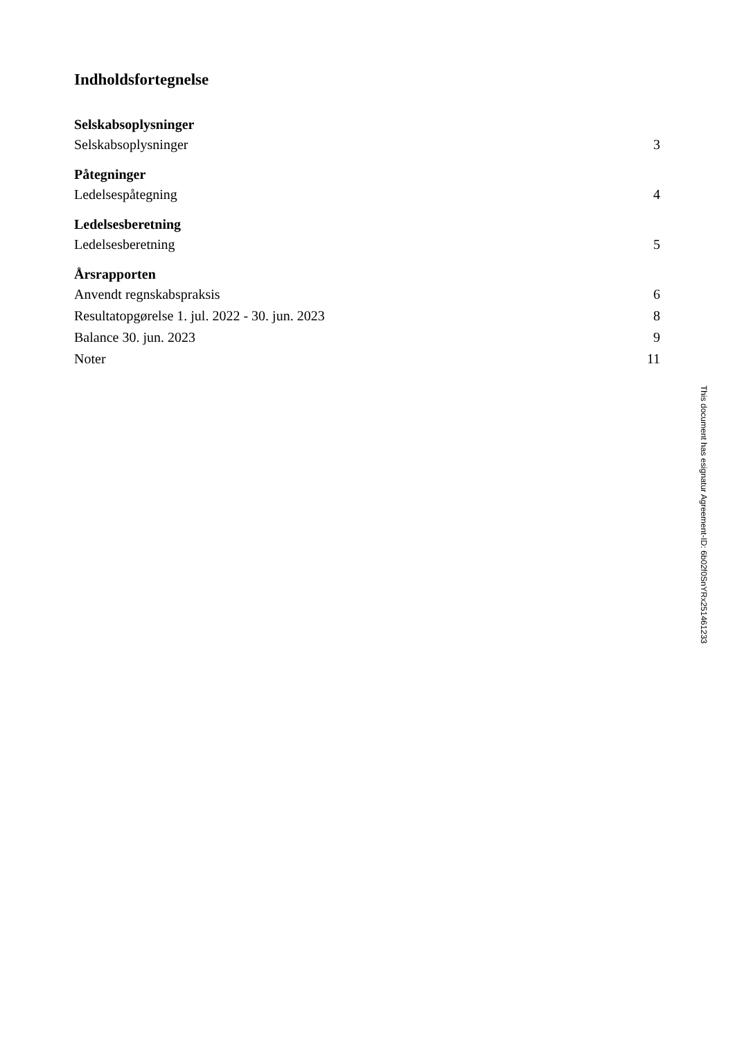Indholdsfortegnelse
| Selskabsoplysninger | |
| --- | --- |
| Selskabsoplysninger | 3 |
| Påtegninger | |
| Ledelsespåtegning | 4 |
| Ledelsesberetning | |
| Ledelsesberetning | 5 |
| Årsrapporten | |
| Anvendt regnskabspraksis | 6 |
| Resultatopgørelse 1. jul. 2022 - 30. jun. 2023 | 8 |
| Balance 30. jun. 2023 | 9 |
| Noter | 11 |
This document has esignatur Agreement-ID: 6b02f0SnYRx251461233